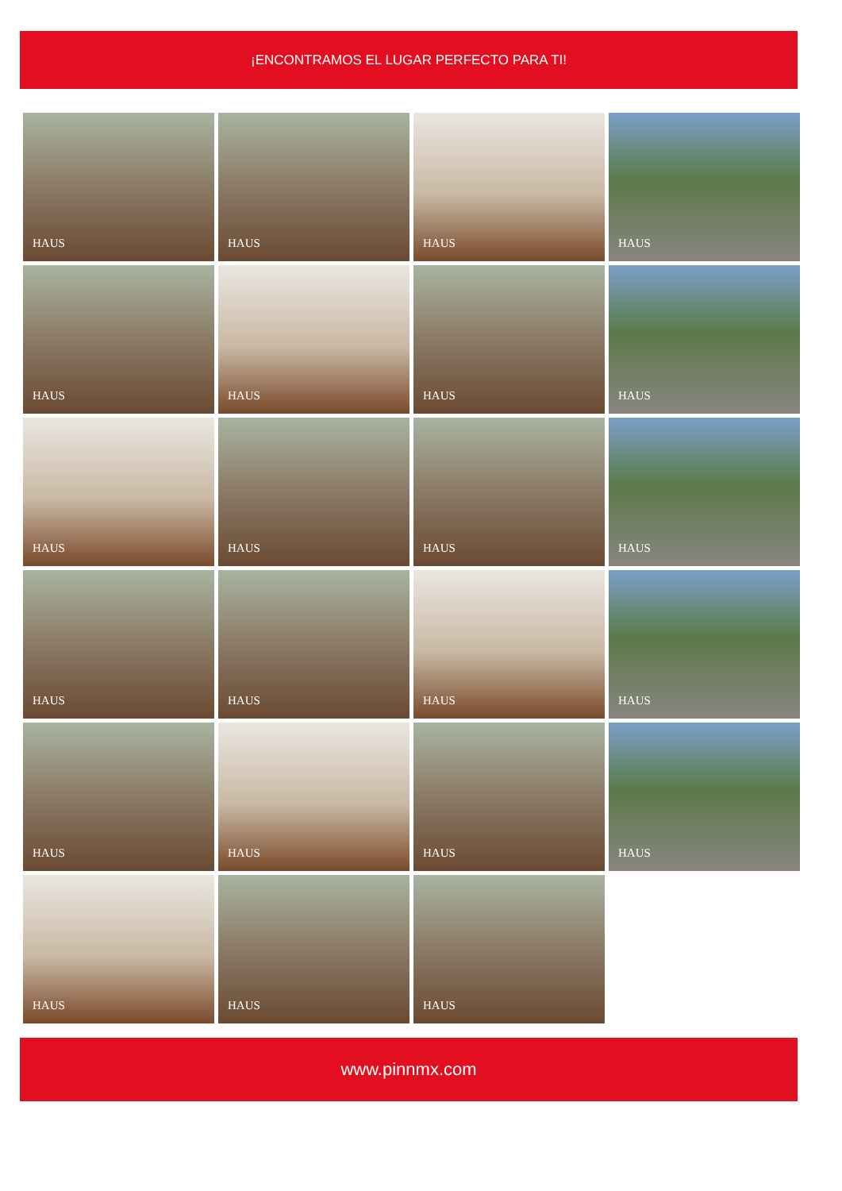¡ENCONTRAMOS EL LUGAR PERFECTO PARA TI!
HAUS
HAUS
HAUS
HAUS
HAUS
HAUS
HAUS
HAUS
HAUS
HAUS
HAUS
HAUS
HAUS
HAUS
HAUS
HAUS
HAUS
HAUS
HAUS
HAUS
HAUS
HAUS
HAUS
www.pinnmx.com